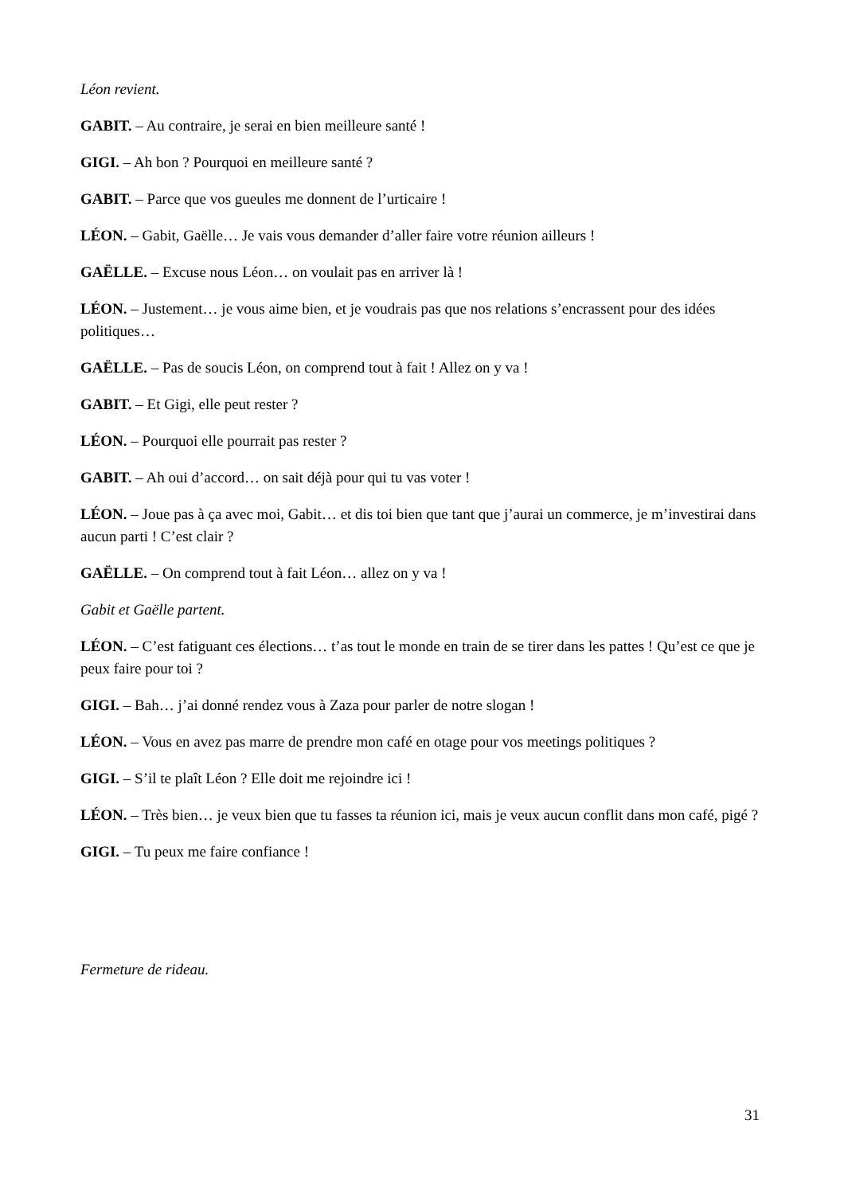Léon revient.
GABIT. – Au contraire, je serai en bien meilleure santé !
GIGI. – Ah bon ? Pourquoi en meilleure santé ?
GABIT. – Parce que vos gueules me donnent de l’urticaire !
LÉON. – Gabit, Gaëlle… Je vais vous demander d’aller faire votre réunion ailleurs !
GAËLLE. – Excuse nous Léon… on voulait pas en arriver là !
LÉON. – Justement… je vous aime bien, et je voudrais pas que nos relations s’encrassent pour des idées politiques…
GAËLLE. – Pas de soucis Léon, on comprend tout à fait ! Allez on y va !
GABIT. – Et Gigi, elle peut rester ?
LÉON. – Pourquoi elle pourrait pas rester ?
GABIT. – Ah oui d’accord… on sait déjà pour qui tu vas voter !
LÉON. – Joue pas à ça avec moi, Gabit… et dis toi bien que tant que j’aurai un commerce, je m’investirai dans aucun parti ! C’est clair ?
GAËLLE. – On comprend tout à fait Léon… allez on y va !
Gabit et Gaëlle partent.
LÉON. – C’est fatiguant ces élections… t’as tout le monde en train de se tirer dans les pattes ! Qu’est ce que je peux faire pour toi ?
GIGI. – Bah… j’ai donné rendez vous à Zaza pour parler de notre slogan !
LÉON. – Vous en avez pas marre de prendre mon café en otage pour vos meetings politiques ?
GIGI. – S’il te plaît Léon ? Elle doit me rejoindre ici !
LÉON. – Très bien… je veux bien que tu fasses ta réunion ici, mais je veux aucun conflit dans mon café, pigé ?
GIGI. – Tu peux me faire confiance !
Fermeture de rideau.
31